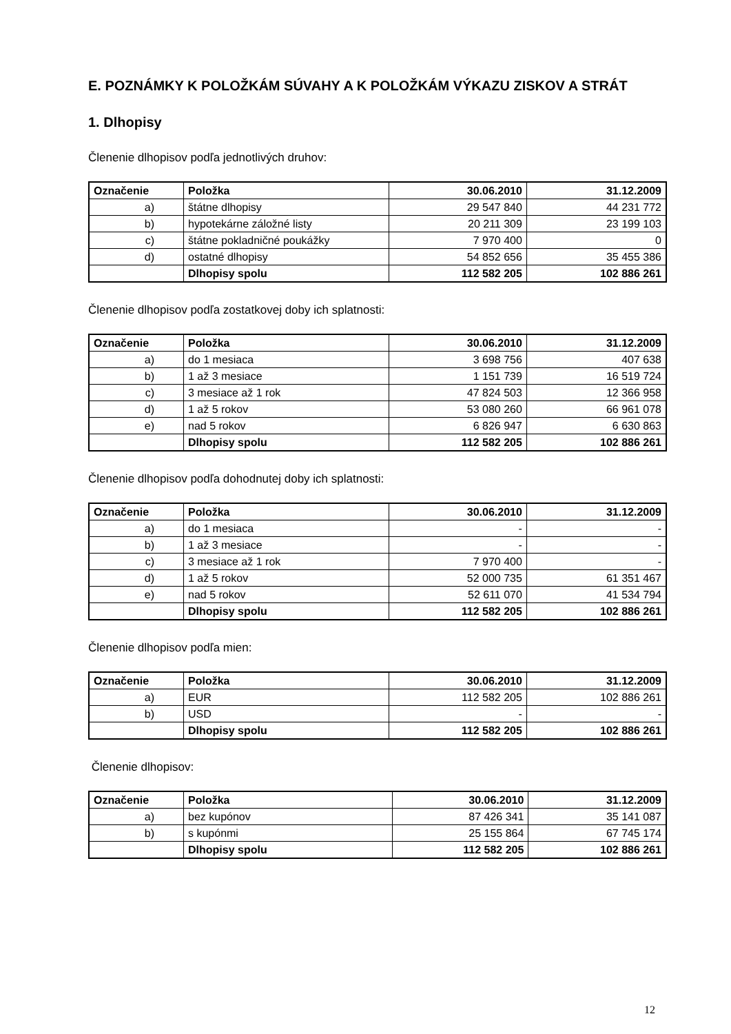E. POZNÁMKY K POLOŽKÁM SÚVAHY A K POLOŽKÁM VÝKAZU ZISKOV A STRÁT
1. Dlhopisy
Členenie dlhopisov podľa jednotlivých druhov:
| Označenie | Položka | 30.06.2010 | 31.12.2009 |
| --- | --- | --- | --- |
| a) | štátne dlhopisy | 29 547 840 | 44 231 772 |
| b) | hypotekárne záložné listy | 20 211 309 | 23 199 103 |
| c) | štátne pokladničné poukážky | 7 970 400 | 0 |
| d) | ostatné dlhopisy | 54 852 656 | 35 455 386 |
| | Dlhopisy spolu | 112 582 205 | 102 886 261 |
Členenie dlhopisov podľa zostatkovej doby ich splatnosti:
| Označenie | Položka | 30.06.2010 | 31.12.2009 |
| --- | --- | --- | --- |
| a) | do 1 mesiaca | 3 698 756 | 407 638 |
| b) | 1 až 3 mesiace | 1 151 739 | 16 519 724 |
| c) | 3 mesiace až 1 rok | 47 824 503 | 12 366 958 |
| d) | 1 až 5 rokov | 53 080 260 | 66 961 078 |
| e) | nad 5 rokov | 6 826 947 | 6 630 863 |
| | Dlhopisy spolu | 112 582 205 | 102 886 261 |
Členenie dlhopisov podľa dohodnutej doby ich splatnosti:
| Označenie | Položka | 30.06.2010 | 31.12.2009 |
| --- | --- | --- | --- |
| a) | do 1 mesiaca | - | - |
| b) | 1 až 3 mesiace | - | - |
| c) | 3 mesiace až 1 rok | 7 970 400 | - |
| d) | 1 až 5 rokov | 52 000 735 | 61 351 467 |
| e) | nad 5 rokov | 52 611 070 | 41 534 794 |
| | Dlhopisy spolu | 112 582 205 | 102 886 261 |
Členenie dlhopisov podľa mien:
| Označenie | Položka | 30.06.2010 | 31.12.2009 |
| --- | --- | --- | --- |
| a) | EUR | 112 582 205 | 102 886 261 |
| b) | USD | - | - |
| | Dlhopisy spolu | 112 582 205 | 102 886 261 |
Členenie dlhopisov:
| Označenie | Položka | 30.06.2010 | 31.12.2009 |
| --- | --- | --- | --- |
| a) | bez kupónov | 87 426 341 | 35 141 087 |
| b) | s kupónmi | 25 155 864 | 67 745 174 |
| | Dlhopisy spolu | 112 582 205 | 102 886 261 |
12